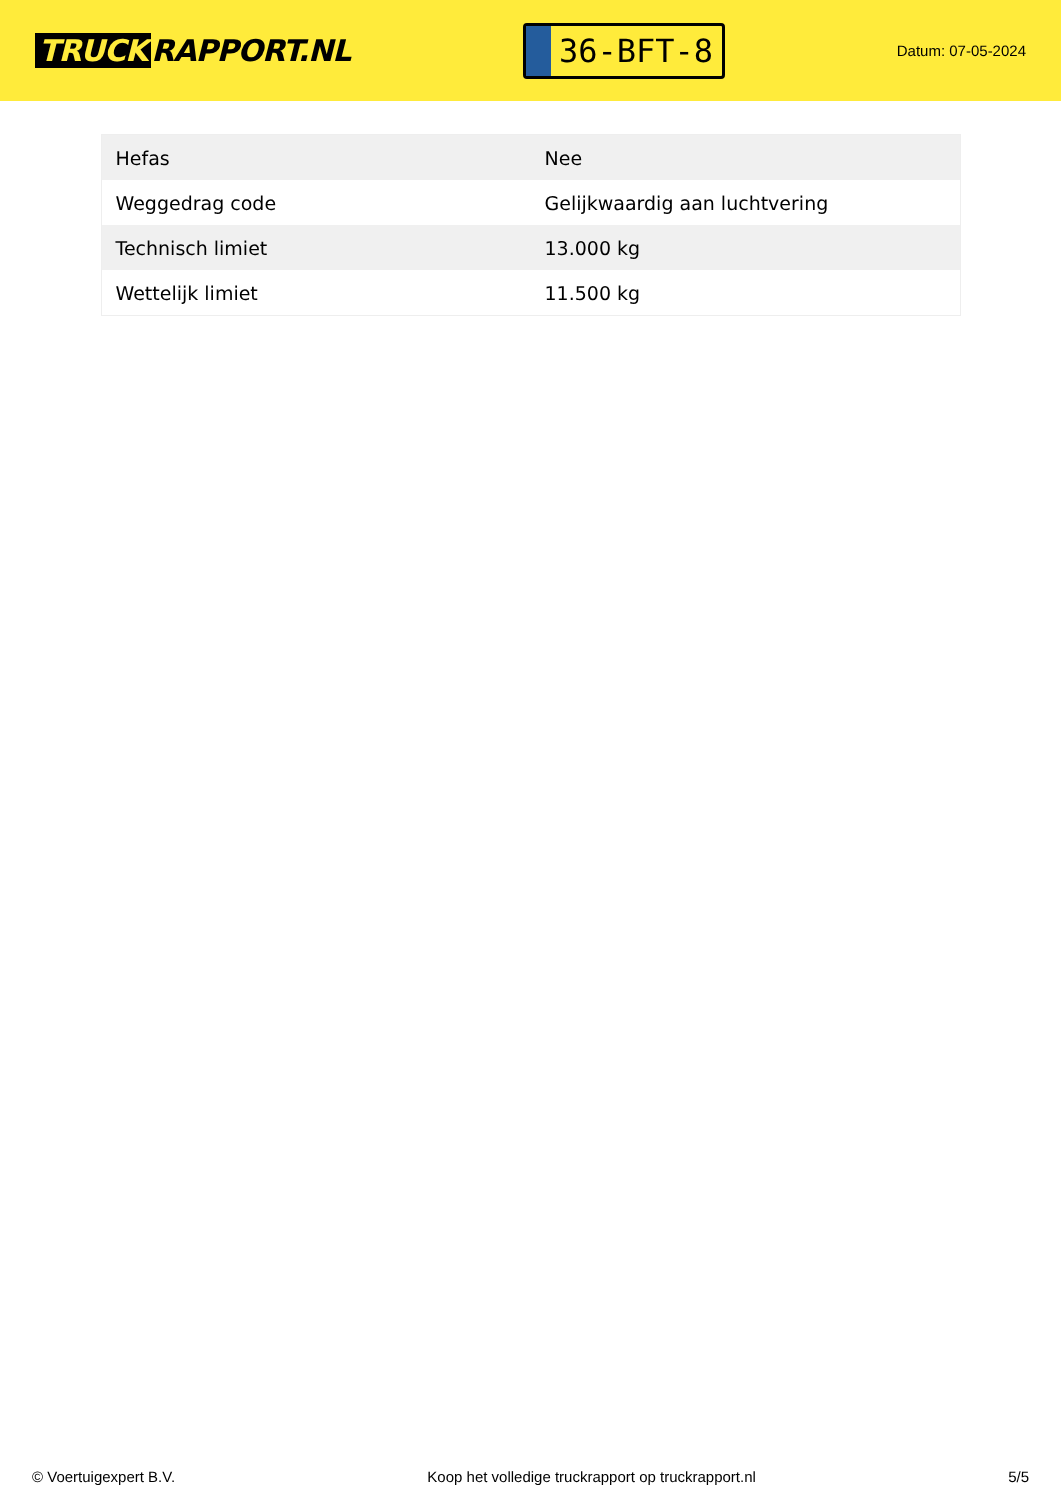TRUCK RAPPORT.NL
36-BFT-8
Datum: 07-05-2024
| Hefas | Nee |
| Weggedrag code | Gelijkwaardig aan luchtvering |
| Technisch limiet | 13.000 kg |
| Wettelijk limiet | 11.500 kg |
© Voertuigexpert B.V. Koop het volledige truckrapport op truckrapport.nl 5/5